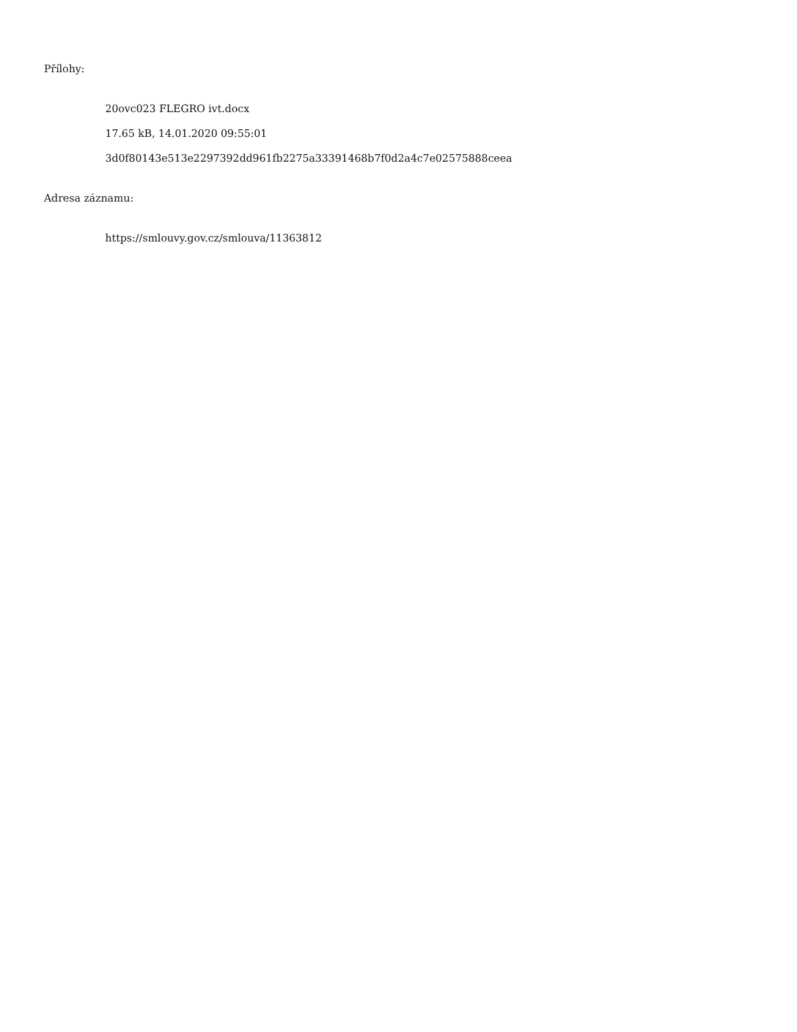Přílohy:
20ovc023 FLEGRO ivt.docx
17.65 kB, 14.01.2020 09:55:01
3d0f80143e513e2297392dd961fb2275a33391468b7f0d2a4c7e02575888ceea
Adresa záznamu:
https://smlouvy.gov.cz/smlouva/11363812